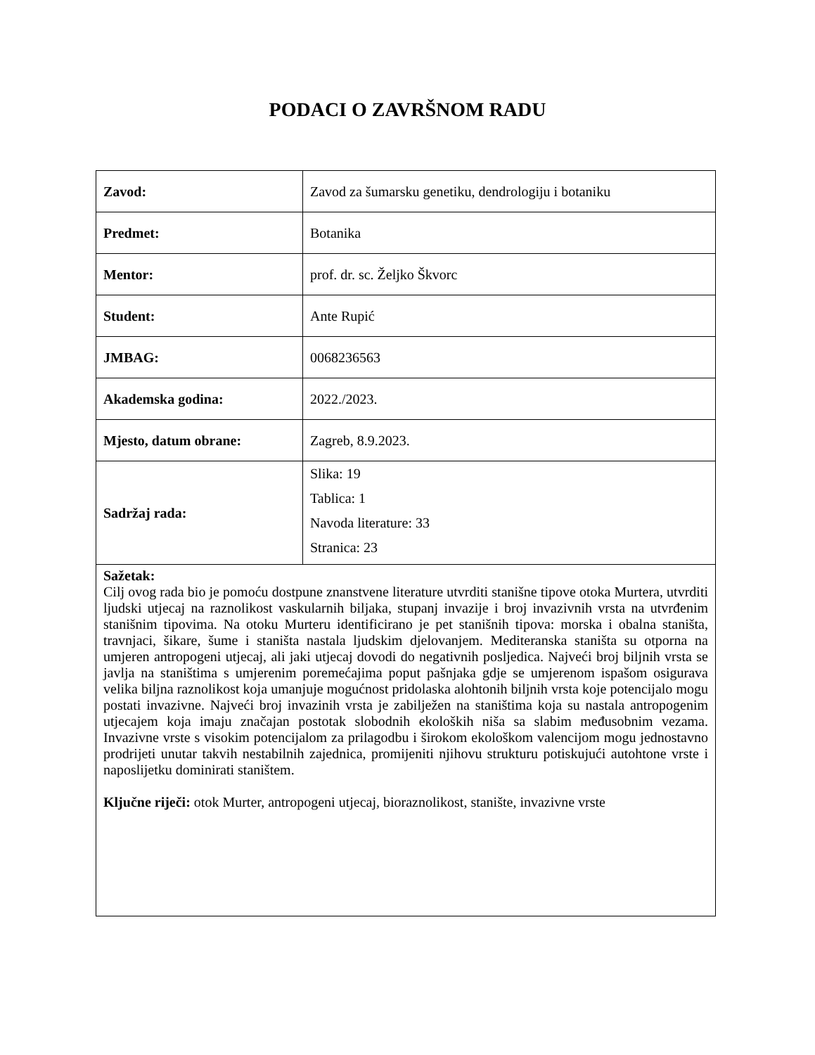PODACI O ZAVRŠNOM RADU
| Zavod: | Zavod za šumarsku genetiku, dendrologiju i botaniku |
| Predmet: | Botanika |
| Mentor: | prof. dr. sc. Željko Škvorc |
| Student: | Ante Rupić |
| JMBAG: | 0068236563 |
| Akademska godina: | 2022./2023. |
| Mjesto, datum obrane: | Zagreb, 8.9.2023. |
| Sadržaj rada: | Slika: 19 Tablica: 1 Navoda literature: 33 Stranica: 23 |
| Sažetak: Cilj ovog rada bio je pomoću dostpune znanstvene literature utvrditi stanišne tipove otoka Murtera, utvrditi ljudski utjecaj na raznolikost vaskularnih biljaka, stupanj invazije i broj invazivnih vrsta na utvrđenim stanišnim tipovima. Na otoku Murteru identificirano je pet stanišnih tipova: morska i obalna staništa, travnjaci, šikare, šume i staništa nastala ljudskim djelovanjem. Mediteranska staništa su otporna na umjeren antropogeni utjecaj, ali jaki utjecaj dovodi do negativnih posljedica. Najveći broj biljnih vrsta se javlja na staništima s umjerenim poremećajima poput pašnjaka gdje se umjerenom ispašom osigurava velika biljna raznolikost koja umanjuje mogućnost pridolaska alohtonih biljnih vrsta koje potencijalo mogu postati invazivne. Najveći broj invazinih vrsta je zabilježen na staništima koja su nastala antropogenim utjecajem koja imaju značajan postotak slobodnih ekoloških niša sa slabim međusobnim vezama. Invazivne vrste s visokim potencijalom za prilagodbu i širokom ekološkom valencijom mogu jednostavno prodrijeti unutar takvih nestabilnih zajednica, promijeniti njihovu strukturu potiskujući autohtone vrste i naposlijetku dominirati staništem. Ključne riječi: otok Murter, antropogeni utjecaj, bioraznolikost, stanište, invazivne vrste | |